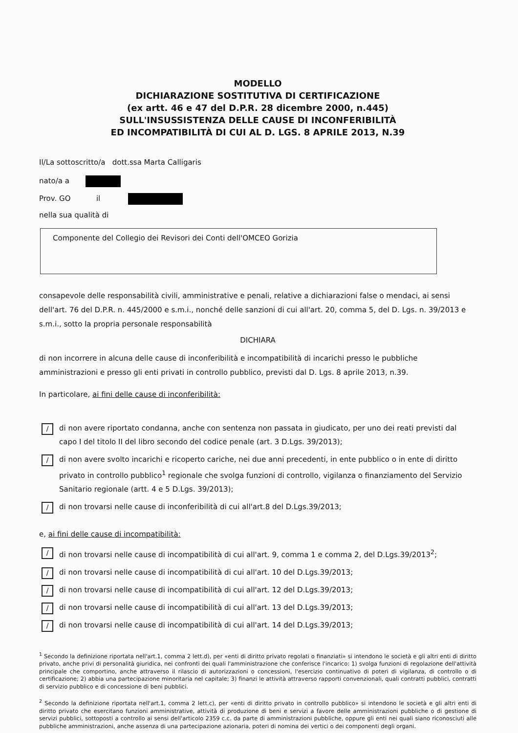MODELLO
DICHIARAZIONE SOSTITUTIVA DI CERTIFICAZIONE
(ex artt. 46 e 47 del D.P.R. 28 dicembre 2000, n.445)
SULL'INSUSSISTENZA DELLE CAUSE DI INCONFERIBILITÀ
ED INCOMPATIBILITÀ DI CUI AL D. LGS. 8 APRILE 2013, N.39
Il/La sottoscritto/a dott.ssa Marta Calligaris
nato/a a
Prov. GO il
nella sua qualità di
Componente del Collegio dei Revisori dei Conti dell'OMCEO Gorizia
consapevole delle responsabilità civili, amministrative e penali, relative a dichiarazioni false o mendaci, ai sensi dell'art. 76 del D.P.R. n. 445/2000 e s.m.i., nonché delle sanzioni di cui all'art. 20, comma 5, del D. Lgs. n. 39/2013 e s.m.i., sotto la propria personale responsabilità
DICHIARA
di non incorrere in alcuna delle cause di inconferibilità e incompatibilità di incarichi presso le pubbliche amministrazioni e presso gli enti privati in controllo pubblico, previsti dal D. Lgs. 8 aprile 2013, n.39.
In particolare, ai fini delle cause di inconferibilità:
/
di non avere riportato condanna, anche con sentenza non passata in giudicato, per uno dei reati previsti dal capo I del titolo II del libro secondo del codice penale (art. 3 D.Lgs. 39/2013);
/
di non avere svolto incarichi e ricoperto cariche, nei due anni precedenti, in ente pubblico o in ente di diritto privato in controllo pubblico<sup>1</sup> regionale che svolga funzioni di controllo, vigilanza o finanziamento del Servizio Sanitario regionale (artt. 4 e 5 D.Lgs. 39/2013);
/
di non trovarsi nelle cause di inconferibilità di cui all'art.8 del D.Lgs.39/2013;
e, ai fini delle cause di incompatibilità:
/
di non trovarsi nelle cause di incompatibilità di cui all'art. 9, comma 1 e comma 2, del D.Lgs.39/2013<sup>2</sup>;
/
di non trovarsi nelle cause di incompatibilità di cui all'art. 10 del D.Lgs.39/2013;
/
di non trovarsi nelle cause di incompatibilità di cui all'art. 12 del D.Lgs.39/2013;
/
di non trovarsi nelle cause di incompatibilità di cui all'art. 13 del D.Lgs.39/2013;
/
di non trovarsi nelle cause di incompatibilità di cui all'art. 14 del D.Lgs.39/2013;
<sup>1</sup> Secondo la definizione riportata nell'art.1, comma 2 lett.d), per «enti di diritto privato regolati o finanziati» si intendono le società e gli altri enti di diritto privato, anche privi di personalità giuridica, nei confronti dei quali l'amministrazione che conferisce l'incarico: 1) svolga funzioni di regolazione dell'attività principale che comportino, anche attraverso il rilascio di autorizzazioni o concessioni, l'esercizio continuativo di poteri di vigilanza, di controllo o di certificazione; 2) abbia una partecipazione minoritaria nel capitale; 3) finanzi le attività attraverso rapporti convenzionali, quali contratti pubblici, contratti di servizio pubblico e di concessione di beni pubblici.
<sup>2</sup> Secondo la definizione riportata nell'art.1, comma 2 lett.c), per «enti di diritto privato in controllo pubblico» si intendono le società e gli altri enti di diritto privato che esercitano funzioni amministrative, attività di produzione di beni e servizi a favore delle amministrazioni pubbliche o di gestione di servizi pubblici, sottoposti a controllo ai sensi dell'articolo 2359 c.c. da parte di amministrazioni pubbliche, oppure gli enti nei quali siano riconosciuti alle pubbliche amministrazioni, anche assenza di una partecipazione azionaria, poteri di nomina dei vertici o dei componenti degli organi.